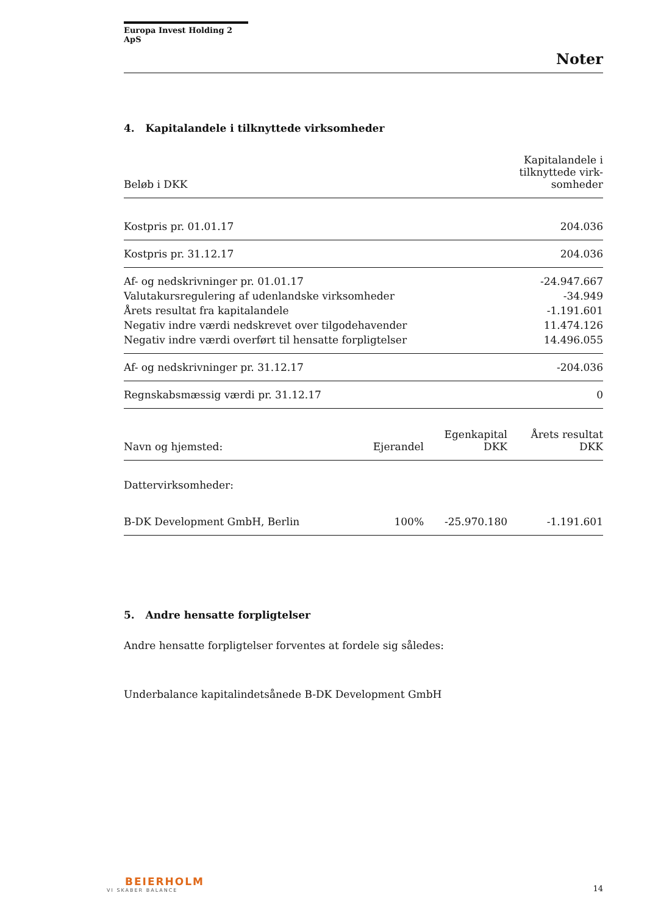Europa Invest Holding 2 ApS
Noter
4. Kapitalandele i tilknyttede virksomheder
| Beløb i DKK | Kapitalandele i tilknyttede virk- somheder |
| --- | --- |
| Kostpris pr. 01.01.17 | 204.036 |
| Kostpris pr. 31.12.17 | 204.036 |
| Af- og nedskrivninger pr. 01.01.17 | -24.947.667 |
| Valutakursregulering af udenlandske virksomheder | -34.949 |
| Årets resultat fra kapitalandele | -1.191.601 |
| Negativ indre værdi nedskrevet over tilgodehavender | 11.474.126 |
| Negativ indre værdi overført til hensatte forpligtelser | 14.496.055 |
| Af- og nedskrivninger pr. 31.12.17 | -204.036 |
| Regnskabsmæssig værdi pr. 31.12.17 | 0 |
| Navn og hjemsted: | Ejerandel | Egenkapital DKK | Årets resultat DKK |
| --- | --- | --- | --- |
| Dattervirksomheder: | | | |
| B-DK Development GmbH, Berlin | 100% | -25.970.180 | -1.191.601 |
5. Andre hensatte forpligtelser
Andre hensatte forpligtelser forventes at fordele sig således:
Underbalance kapitalindetsånede B-DK Development GmbH
BEIERHOLM
VI SKABER BALANCE
14